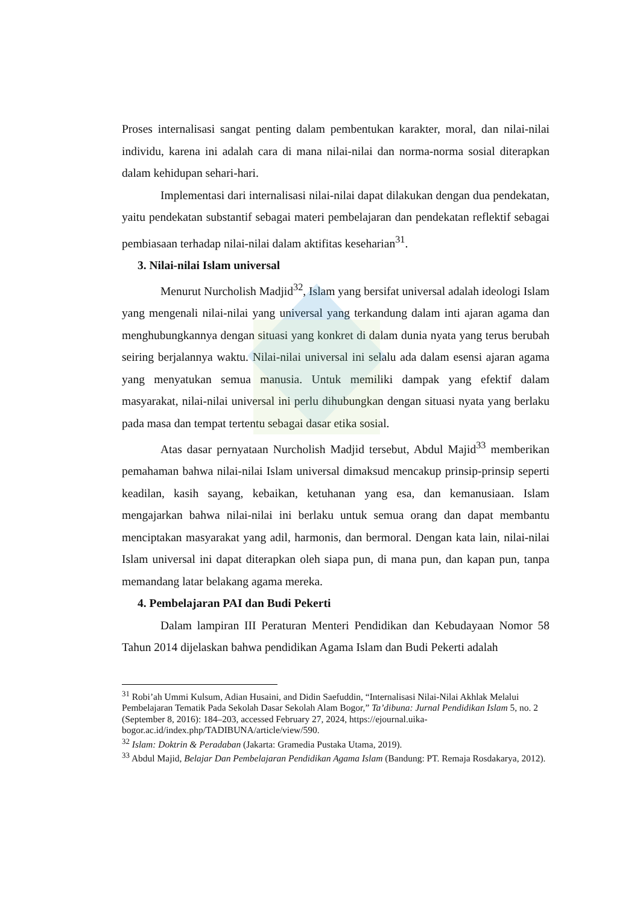Proses internalisasi sangat penting dalam pembentukan karakter, moral, dan nilai-nilai individu, karena ini adalah cara di mana nilai-nilai dan norma-norma sosial diterapkan dalam kehidupan sehari-hari.
Implementasi dari internalisasi nilai-nilai dapat dilakukan dengan dua pendekatan, yaitu pendekatan substantif sebagai materi pembelajaran dan pendekatan reflektif sebagai pembiasaan terhadap nilai-nilai dalam aktifitas keseharian<sup>31</sup>.
3. Nilai-nilai Islam universal
Menurut Nurcholish Madjid<sup>32</sup>, Islam yang bersifat universal adalah ideologi Islam yang mengenali nilai-nilai yang universal yang terkandung dalam inti ajaran agama dan menghubungkannya dengan situasi yang konkret di dalam dunia nyata yang terus berubah seiring berjalannya waktu. Nilai-nilai universal ini selalu ada dalam esensi ajaran agama yang menyatukan semua manusia. Untuk memiliki dampak yang efektif dalam masyarakat, nilai-nilai universal ini perlu dihubungkan dengan situasi nyata yang berlaku pada masa dan tempat tertentu sebagai dasar etika sosial.
Atas dasar pernyataan Nurcholish Madjid tersebut, Abdul Majid<sup>33</sup> memberikan pemahaman bahwa nilai-nilai Islam universal dimaksud mencakup prinsip-prinsip seperti keadilan, kasih sayang, kebaikan, ketuhanan yang esa, dan kemanusiaan. Islam mengajarkan bahwa nilai-nilai ini berlaku untuk semua orang dan dapat membantu menciptakan masyarakat yang adil, harmonis, dan bermoral. Dengan kata lain, nilai-nilai Islam universal ini dapat diterapkan oleh siapa pun, di mana pun, dan kapan pun, tanpa memandang latar belakang agama mereka.
4. Pembelajaran PAI dan Budi Pekerti
Dalam lampiran III Peraturan Menteri Pendidikan dan Kebudayaan Nomor 58 Tahun 2014 dijelaskan bahwa pendidikan Agama Islam dan Budi Pekerti adalah
<sup>31</sup> Robi’ah Ummi Kulsum, Adian Husaini, and Didin Saefuddin, “Internalisasi Nilai-Nilai Akhlak Melalui Pembelajaran Tematik Pada Sekolah Dasar Sekolah Alam Bogor,” Ta’dibuna: Jurnal Pendidikan Islam 5, no. 2 (September 8, 2016): 184–203, accessed February 27, 2024, https://ejournal.uika-bogor.ac.id/index.php/TADIBUNA/article/view/590.
<sup>32</sup> Islam: Doktrin & Peradaban (Jakarta: Gramedia Pustaka Utama, 2019).
<sup>33</sup> Abdul Majid, Belajar Dan Pembelajaran Pendidikan Agama Islam (Bandung: PT. Remaja Rosdakarya, 2012).